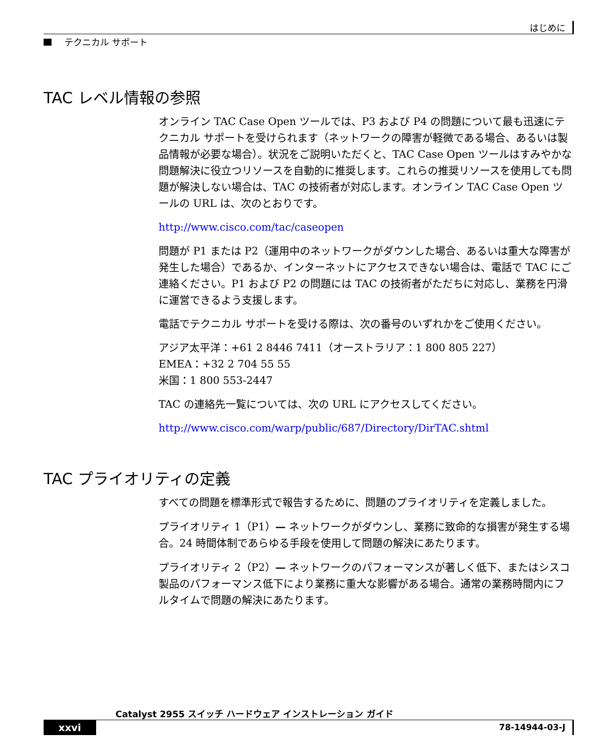はじめに
テクニカル サポート
TAC レベル情報の参照
オンライン TAC Case Open ツールでは、P3 および P4 の問題について最も迅速にテクニカル サポートを受けられます（ネットワークの障害が軽微である場合、あるいは製品情報が必要な場合）。状況をご説明いただくと、TAC Case Open ツールはすみやかな問題解決に役立つリソースを自動的に推奨します。これらの推奨リソースを使用しても問題が解決しない場合は、TAC の技術者が対応します。オンライン TAC Case Open ツールの URL は、次のとおりです。
http://www.cisco.com/tac/caseopen
問題が P1 または P2（運用中のネットワークがダウンした場合、あるいは重大な障害が発生した場合）であるか、インターネットにアクセスできない場合は、電話で TAC にご連絡ください。P1 および P2 の問題には TAC の技術者がただちに対応し、業務を円滑に運営できるよう支援します。
電話でテクニカル サポートを受ける際は、次の番号のいずれかをご使用ください。
アジア太平洋：+61 2 8446 7411（オーストラリア：1 800 805 227）
EMEA：+32 2 704 55 55
米国：1 800 553-2447
TAC の連絡先一覧については、次の URL にアクセスしてください。
http://www.cisco.com/warp/public/687/Directory/DirTAC.shtml
TAC プライオリティの定義
すべての問題を標準形式で報告するために、問題のプライオリティを定義しました。
プライオリティ 1（P1）— ネットワークがダウンし、業務に致命的な損害が発生する場合。24 時間体制であらゆる手段を使用して問題の解決にあたります。
プライオリティ 2（P2）— ネットワークのパフォーマンスが著しく低下、またはシスコ製品のパフォーマンス低下により業務に重大な影響がある場合。通常の業務時間内にフルタイムで問題の解決にあたります。
Catalyst 2955 スイッチ ハードウェア インストレーション ガイド
xxvi 78-14944-03-J